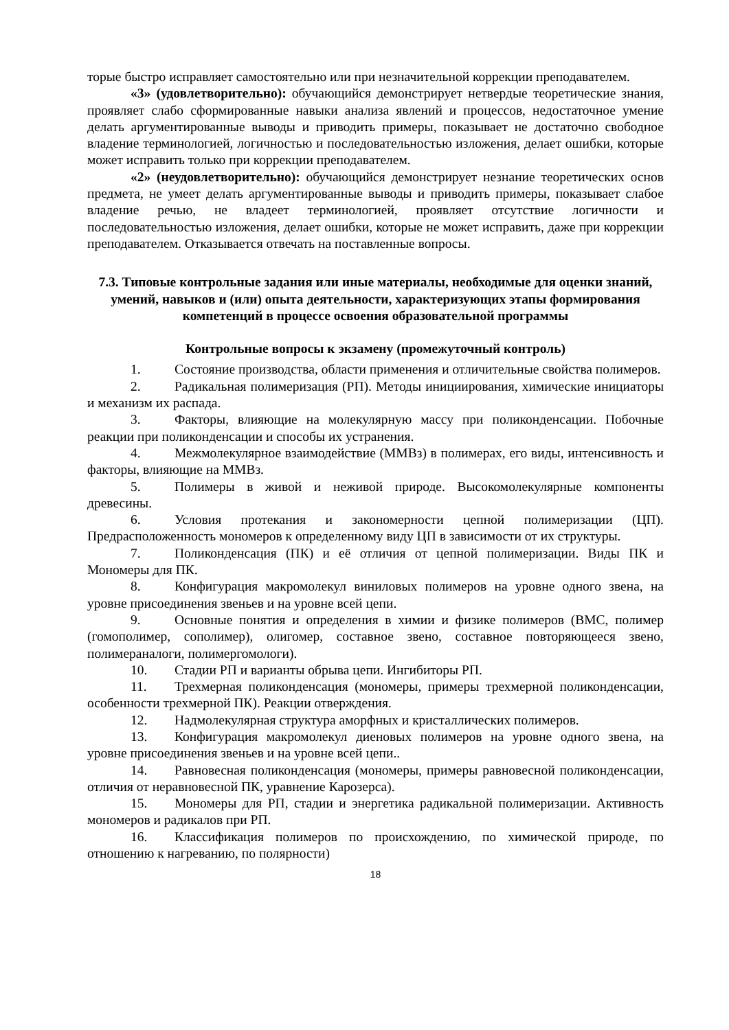торые быстро исправляет самостоятельно или при незначительной коррекции преподавателем.
«3» (удовлетворительно): обучающийся демонстрирует нетвердые теоретические знания, проявляет слабо сформированные навыки анализа явлений и процессов, недостаточное умение делать аргументированные выводы и приводить примеры, показывает не достаточно свободное владение терминологией, логичностью и последовательностью изложения, делает ошибки, которые может исправить только при коррекции преподавателем.
«2» (неудовлетворительно): обучающийся демонстрирует незнание теоретических основ предмета, не умеет делать аргументированные выводы и приводить примеры, показывает слабое владение речью, не владеет терминологией, проявляет отсутствие логичности и последовательностью изложения, делает ошибки, которые не может исправить, даже при коррекции преподавателем. Отказывается отвечать на поставленные вопросы.
7.3. Типовые контрольные задания или иные материалы, необходимые для оценки знаний, умений, навыков и (или) опыта деятельности, характеризующих этапы формирования компетенций в процессе освоения образовательной программы
Контрольные вопросы к экзамену (промежуточный контроль)
1. Состояние производства, области применения и отличительные свойства полимеров.
2. Радикальная полимеризация (РП). Методы инициирования, химические инициаторы и механизм их распада.
3. Факторы, влияющие на молекулярную массу при поликонденсации. Побочные реакции при поликонденсации и способы их устранения.
4. Межмолекулярное взаимодействие (ММВз) в полимерах, его виды, интенсивность и факторы, влияющие на ММВз.
5. Полимеры в живой и неживой природе. Высокомолекулярные компоненты древесины.
6. Условия протекания и закономерности цепной полимеризации (ЦП). Предрасположенность мономеров к определенному виду ЦП в зависимости от их структуры.
7. Поликонденсация (ПК) и её отличия от цепной полимеризации. Виды ПК и Мономеры для ПК.
8. Конфигурация макромолекул виниловых полимеров на уровне одного звена, на уровне присоединения звеньев и на уровне всей цепи.
9. Основные понятия и определения в химии и физике полимеров (ВМС, полимер (гомополимер, сополимер), олигомер, составное звено, составное повторяющееся звено, полимераналоги, полимергомологи).
10. Стадии РП и варианты обрыва цепи. Ингибиторы РП.
11. Трехмерная поликонденсация (мономеры, примеры трехмерной поликонденсации, особенности трехмерной ПК). Реакции отверждения.
12. Надмолекулярная структура аморфных и кристаллических полимеров.
13. Конфигурация макромолекул диеновых полимеров на уровне одного звена, на уровне присоединения звеньев и на уровне всей цепи..
14. Равновесная поликонденсация (мономеры, примеры равновесной поликонденсации, отличия от неравновесной ПК, уравнение Карозерса).
15. Мономеры для РП, стадии и энергетика радикальной полимеризации. Активность мономеров и радикалов при РП.
16. Классификация полимеров по происхождению, по химической природе, по отношению к нагреванию, по полярности)
18